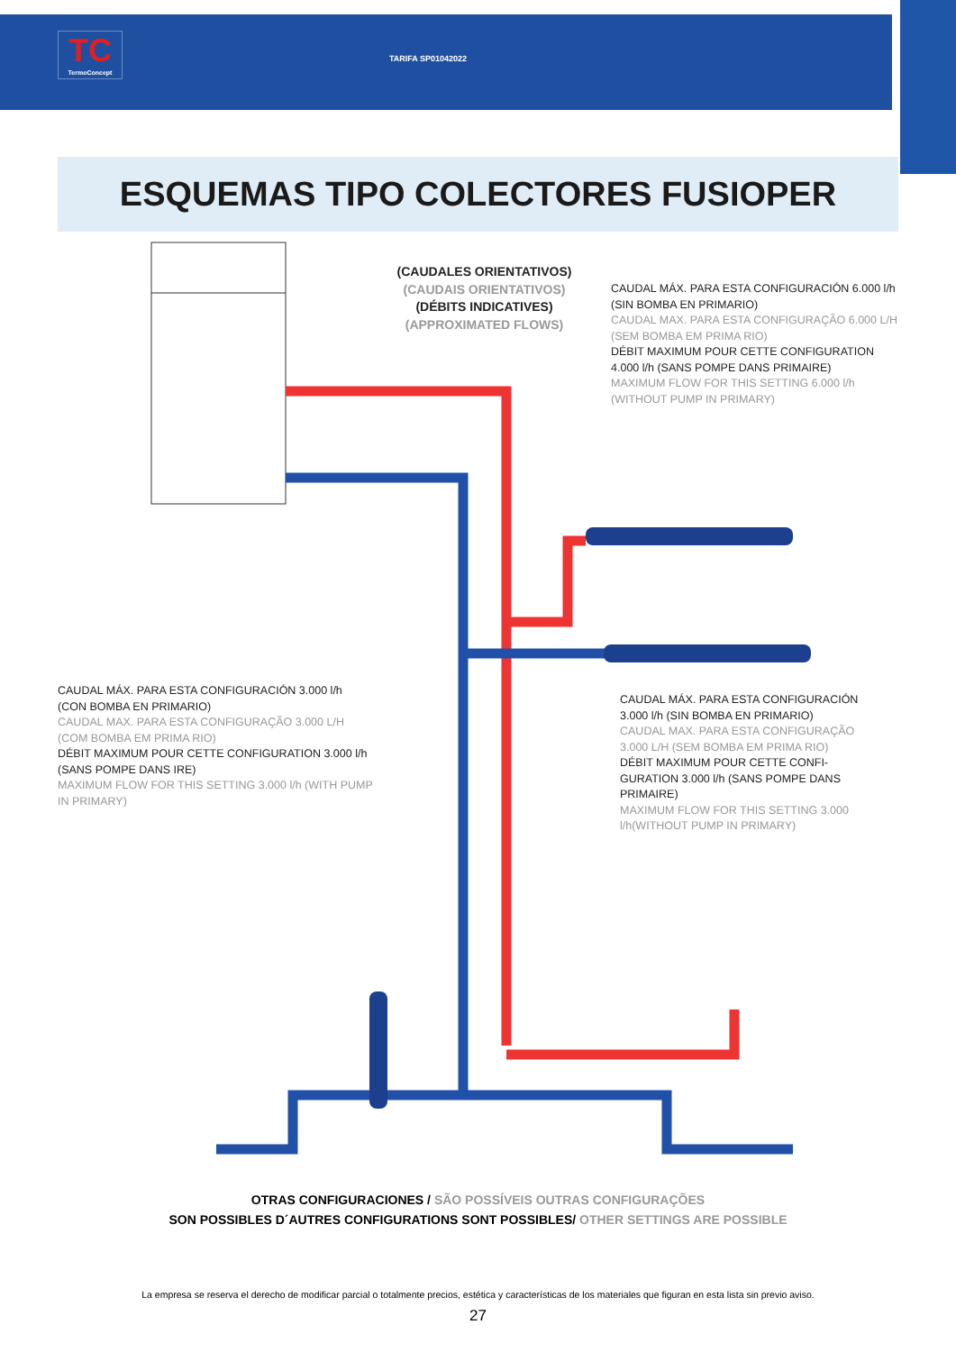TC
TermoConcept
TARIFA SP01042022
ESQUEMAS TIPO COLECTORES FUSIOPER
(CAUDALES ORIENTATIVOS)
(CAUDAIS ORIENTATIVOS)
(DÉBITS INDICATIVES)
(APPROXIMATED FLOWS)
CAUDAL MÁX. PARA ESTA CONFIGURACIÓN 6.000 l/h (SIN BOMBA EN PRIMARIO)
CAUDAL MAX. PARA ESTA CONFIGURAÇÃO 6.000 L/H (SEM BOMBA EM PRIMA RIO)
DÉBIT MAXIMUM POUR CETTE CONFIGURATION 4.000 l/h (SANS POMPE DANS PRIMAIRE)
MAXIMUM FLOW FOR THIS SETTING 6.000 l/h (WITHOUT PUMP IN PRIMARY)
CAUDAL MÁX. PARA ESTA CONFIGURACIÓN 3.000 l/h (CON BOMBA EN PRIMARIO)
CAUDAL MAX. PARA ESTA CONFIGURAÇÃO 3.000 L/H (COM BOMBA EM PRIMA RIO)
DÉBIT MAXIMUM POUR CETTE CONFIGURATION 3.000 l/h (SANS POMPE DANS IRE)
MAXIMUM FLOW FOR THIS SETTING 3.000 l/h (WITH PUMP IN PRIMARY)
CAUDAL MÁX. PARA ESTA CONFIGURACIÓN 3.000 l/h (SIN BOMBA EN PRIMARIO)
CAUDAL MAX. PARA ESTA CONFIGURAÇÃO 3.000 L/H (SEM BOMBA EM PRIMA RIO)
DÉBIT MAXIMUM POUR CETTE CONFI-GURATION 3.000 l/h (SANS POMPE DANS PRIMAIRE)
MAXIMUM FLOW FOR THIS SETTING 3.000 l/h(WITHOUT PUMP IN PRIMARY)
OTRAS CONFIGURACIONES / SÃO POSSÍVEIS OUTRAS CONFIGURAÇÕES
SON POSSIBLES D´AUTRES CONFIGURATIONS SONT POSSIBLES/ OTHER SETTINGS ARE POSSIBLE
La empresa se reserva el derecho de modificar parcial o totalmente precios, estética y características de los materiales que figuran en esta lista sin previo aviso.
27